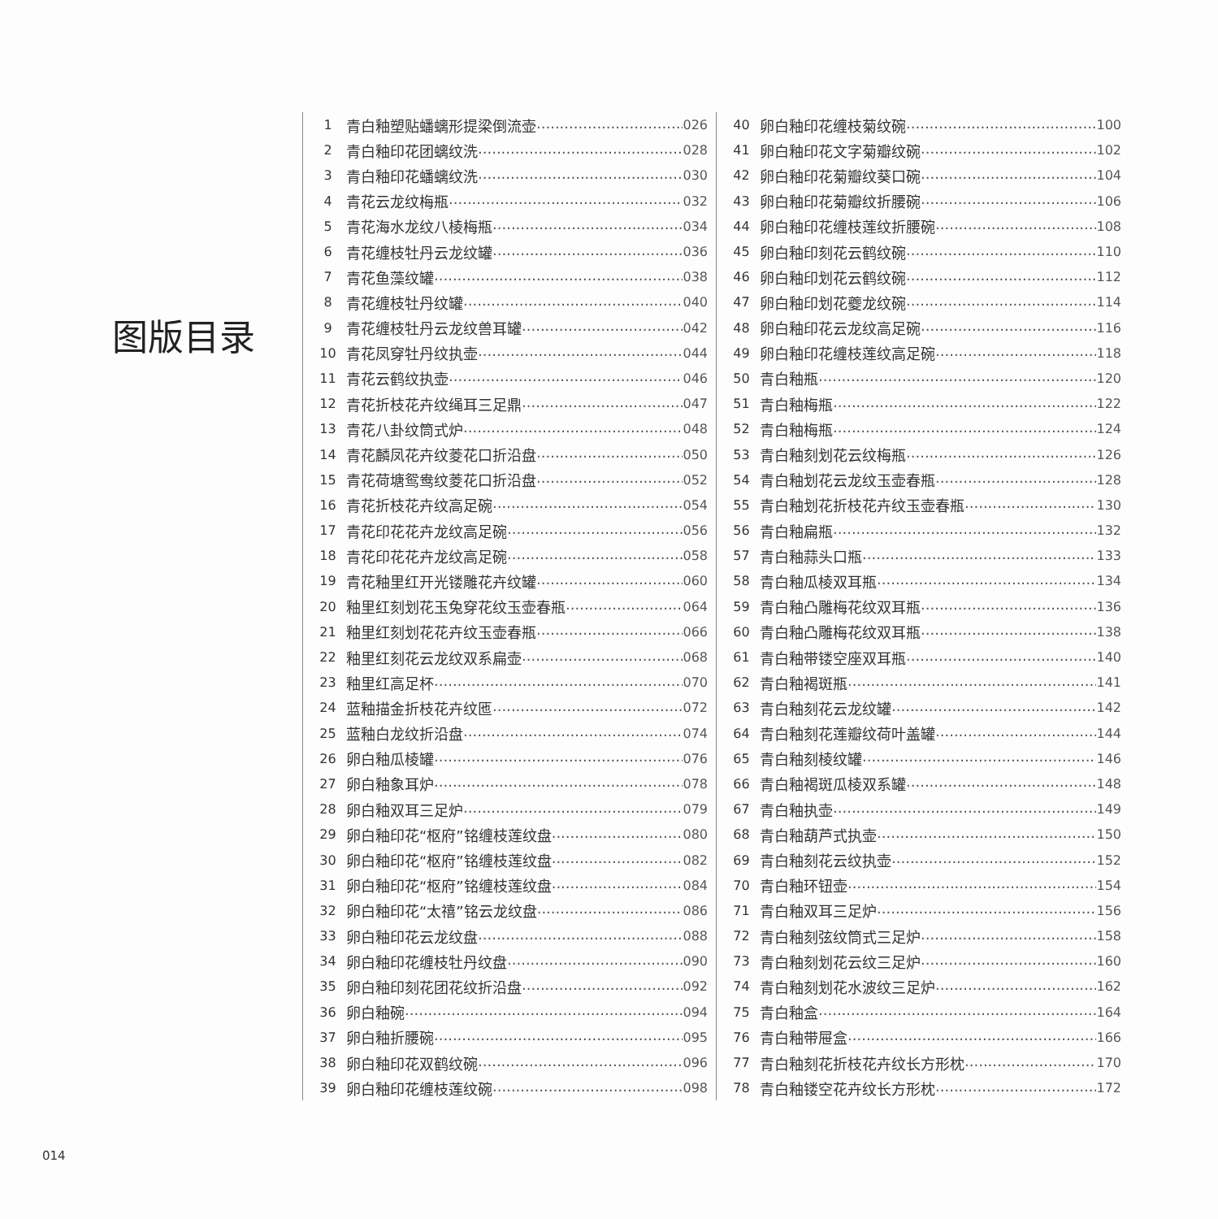图版目录
1 青白釉塑贴蟠螭形提梁倒流壶 026
2 青白釉印花团螭纹洗 028
3 青白釉印花蟠螭纹洗 030
4 青花云龙纹梅瓶 032
5 青花海水龙纹八棱梅瓶 034
6 青花缠枝牡丹云龙纹罐 036
7 青花鱼藻纹罐 038
8 青花缠枝牡丹纹罐 040
9 青花缠枝牡丹云龙纹兽耳罐 042
10 青花凤穿牡丹纹执壶 044
11 青花云鹤纹执壶 046
12 青花折枝花卉纹绳耳三足鼎 047
13 青花八卦纹筒式炉 048
14 青花麟凤花卉纹菱花口折沿盘 050
15 青花荷塘鸳鸯纹菱花口折沿盘 052
16 青花折枝花卉纹高足碗 054
17 青花印花花卉龙纹高足碗 056
18 青花印花花卉龙纹高足碗 058
19 青花釉里红开光镂雕花卉纹罐 060
20 釉里红刻划花玉兔穿花纹玉壶春瓶 064
21 釉里红刻划花花卉纹玉壶春瓶 066
22 釉里红刻花云龙纹双系扁壶 068
23 釉里红高足杯 070
24 蓝釉描金折枝花卉纹匜 072
25 蓝釉白龙纹折沿盘 074
26 卵白釉瓜棱罐 076
27 卵白釉象耳炉 078
28 卵白釉双耳三足炉 079
29 卵白釉印花“枢府”铭缠枝莲纹盘 080
30 卵白釉印花“枢府”铭缠枝莲纹盘 082
31 卵白釉印花“枢府”铭缠枝莲纹盘 084
32 卵白釉印花“太禧”铭云龙纹盘 086
33 卵白釉印花云龙纹盘 088
34 卵白釉印花缠枝牡丹纹盘 090
35 卵白釉印刻花团花纹折沿盘 092
36 卵白釉碗 094
37 卵白釉折腰碗 095
38 卵白釉印花双鹤纹碗 096
39 卵白釉印花缠枝莲纹碗 098
40 卵白釉印花缠枝菊纹碗 100
41 卵白釉印花文字菊瓣纹碗 102
42 卵白釉印花菊瓣纹葵口碗 104
43 卵白釉印花菊瓣纹折腰碗 106
44 卵白釉印花缠枝莲纹折腰碗 108
45 卵白釉印刻花云鹤纹碗 110
46 卵白釉印划花云鹤纹碗 112
47 卵白釉印划花夔龙纹碗 114
48 卵白釉印花云龙纹高足碗 116
49 卵白釉印花缠枝莲纹高足碗 118
50 青白釉瓶 120
51 青白釉梅瓶 122
52 青白釉梅瓶 124
53 青白釉刻划花云纹梅瓶 126
54 青白釉划花云龙纹玉壶春瓶 128
55 青白釉划花折枝花卉纹玉壶春瓶 130
56 青白釉扁瓶 132
57 青白釉蒜头口瓶 133
58 青白釉瓜棱双耳瓶 134
59 青白釉凸雕梅花纹双耳瓶 136
60 青白釉凸雕梅花纹双耳瓶 138
61 青白釉带镂空座双耳瓶 140
62 青白釉褐斑瓶 141
63 青白釉刻花云龙纹罐 142
64 青白釉刻花莲瓣纹荷叶盖罐 144
65 青白釉刻棱纹罐 146
66 青白釉褐斑瓜棱双系罐 148
67 青白釉执壶 149
68 青白釉葫芦式执壶 150
69 青白釉刻花云纹执壶 152
70 青白釉环钮壶 154
71 青白釉双耳三足炉 156
72 青白釉刻弦纹筒式三足炉 158
73 青白釉刻划花云纹三足炉 160
74 青白釉刻划花水波纹三足炉 162
75 青白釉盒 164
76 青白釉带屉盒 166
77 青白釉刻花折枝花卉纹长方形枕 170
78 青白釉镂空花卉纹长方形枕 172
014